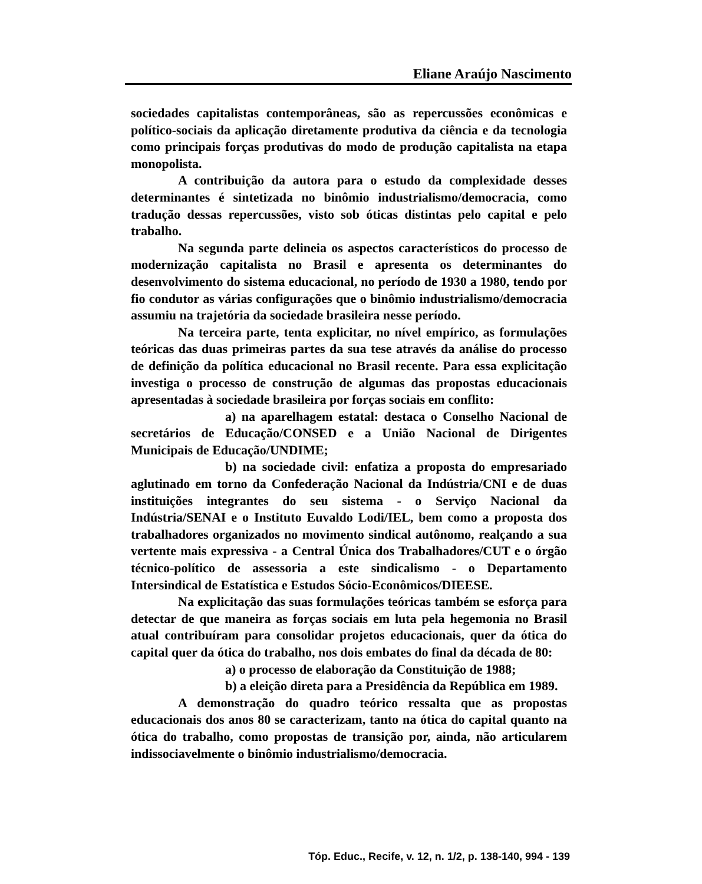Eliane Araújo Nascimento
sociedades capitalistas contemporâneas, são as repercussões econômicas e político-sociais da aplicação diretamente produtiva da ciência e da tecnologia como principais forças produtivas do modo de produção capitalista na etapa monopolista.
A contribuição da autora para o estudo da complexidade desses determinantes é sintetizada no binômio industrialismo/democracia, como tradução dessas repercussões, visto sob óticas distintas pelo capital e pelo trabalho.
Na segunda parte delineia os aspectos característicos do processo de modernização capitalista no Brasil e apresenta os determinantes do desenvolvimento do sistema educacional, no período de 1930 a 1980, tendo por fio condutor as várias configurações que o binômio industrialismo/democracia assumiu na trajetória da sociedade brasileira nesse período.
Na terceira parte, tenta explicitar, no nível empírico, as formulações teóricas das duas primeiras partes da sua tese através da análise do processo de definição da política educacional no Brasil recente. Para essa explicitação investiga o processo de construção de algumas das propostas educacionais apresentadas à sociedade brasileira por forças sociais em conflito:
a) na aparelhagem estatal: destaca o Conselho Nacional de secretários de Educação/CONSED e a União Nacional de Dirigentes Municipais de Educação/UNDIME;
b) na sociedade civil: enfatiza a proposta do empresariado aglutinado em torno da Confederação Nacional da Indústria/CNI e de duas instituições integrantes do seu sistema - o Serviço Nacional da Indústria/SENAI e o Instituto Euvaldo Lodi/IEL, bem como a proposta dos trabalhadores organizados no movimento sindical autônomo, realçando a sua vertente mais expressiva - a Central Única dos Trabalhadores/CUT e o órgão técnico-político de assessoria a este sindicalismo - o Departamento Intersindical de Estatística e Estudos Sócio-Econômicos/DIEESE.
Na explicitação das suas formulações teóricas também se esforça para detectar de que maneira as forças sociais em luta pela hegemonia no Brasil atual contribuíram para consolidar projetos educacionais, quer da ótica do capital quer da ótica do trabalho, nos dois embates do final da década de 80:
a) o processo de elaboração da Constituição de 1988;
b) a eleição direta para a Presidência da República em 1989.
A demonstração do quadro teórico ressalta que as propostas educacionais dos anos 80 se caracterizam, tanto na ótica do capital quanto na ótica do trabalho, como propostas de transição por, ainda, não articularem indissociavelmente o binômio industrialismo/democracia.
Tóp. Educ., Recife, v. 12, n. 1/2, p. 138-140, 994 - 139